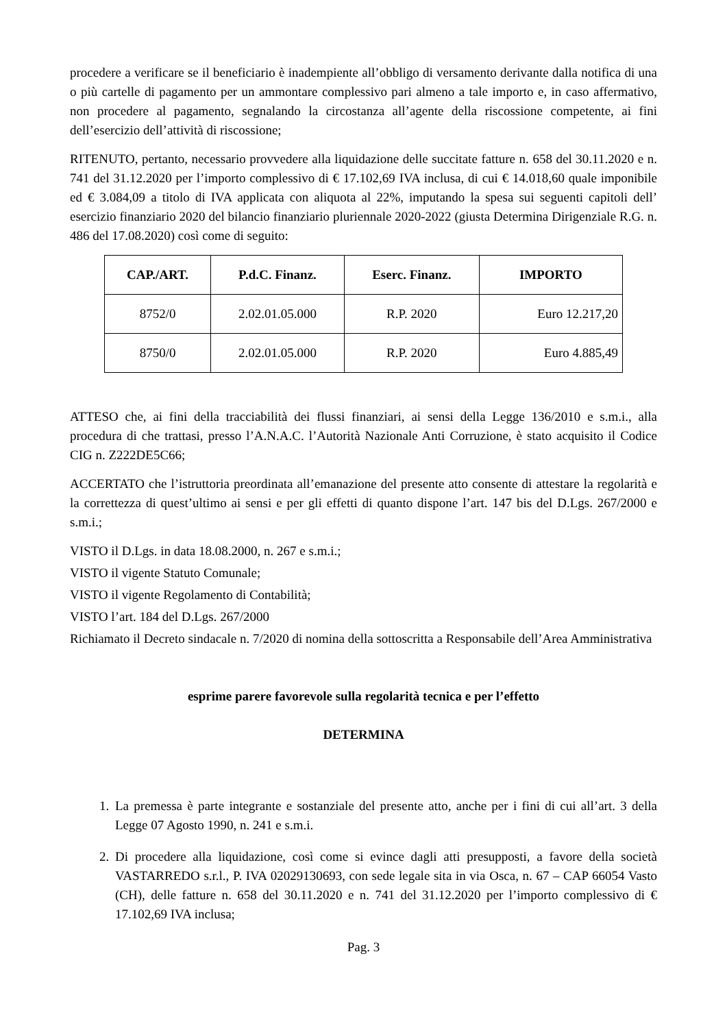procedere a verificare se il beneficiario è inadempiente all’obbligo di versamento derivante dalla notifica di una o più cartelle di pagamento per un ammontare complessivo pari almeno a tale importo e, in caso affermativo, non procedere al pagamento, segnalando la circostanza all’agente della riscossione competente, ai fini dell’esercizio dell’attività di riscossione;
RITENUTO, pertanto, necessario provvedere alla liquidazione delle succitate fatture n. 658 del 30.11.2020 e n. 741 del 31.12.2020 per l’importo complessivo di € 17.102,69 IVA inclusa, di cui € 14.018,60 quale imponibile ed € 3.084,09 a titolo di IVA applicata con aliquota al 22%, imputando la spesa sui seguenti capitoli dell’ esercizio finanziario 2020 del bilancio finanziario pluriennale 2020-2022 (giusta Determina Dirigenziale R.G. n. 486 del 17.08.2020) così come di seguito:
| CAP./ART. | P.d.C. Finanz. | Eserc. Finanz. | IMPORTO |
| --- | --- | --- | --- |
| 8752/0 | 2.02.01.05.000 | R.P. 2020 | Euro 12.217,20 |
| 8750/0 | 2.02.01.05.000 | R.P. 2020 | Euro 4.885,49 |
ATTESO che, ai fini della tracciabilità dei flussi finanziari, ai sensi della Legge 136/2010 e s.m.i., alla procedura di che trattasi, presso l’A.N.A.C. l’Autorità Nazionale Anti Corruzione, è stato acquisito il Codice CIG n. Z222DE5C66;
ACCERTATO che l’istruttoria preordinata all’emanazione del presente atto consente di attestare la regolarità e la correttezza di quest’ultimo ai sensi e per gli effetti di quanto dispone l’art. 147 bis del D.Lgs. 267/2000 e s.m.i.;
VISTO il D.Lgs. in data 18.08.2000, n. 267 e s.m.i.;
VISTO il vigente Statuto Comunale;
VISTO il vigente Regolamento di Contabilità;
VISTO l’art. 184 del D.Lgs. 267/2000
Richiamato il Decreto sindacale n. 7/2020 di nomina della sottoscritta a Responsabile dell’Area Amministrativa
esprime parere favorevole sulla regolarità tecnica e per l’effetto
DETERMINA
1. La premessa è parte integrante e sostanziale del presente atto, anche per i fini di cui all’art. 3 della Legge 07 Agosto 1990, n. 241 e s.m.i.
2. Di procedere alla liquidazione, così come si evince dagli atti presupposti, a favore della società VASTARREDO s.r.l., P. IVA 02029130693, con sede legale sita in via Osca, n. 67 – CAP 66054 Vasto (CH), delle fatture n. 658 del 30.11.2020 e n. 741 del 31.12.2020 per l’importo complessivo di € 17.102,69 IVA inclusa;
Pag. 3